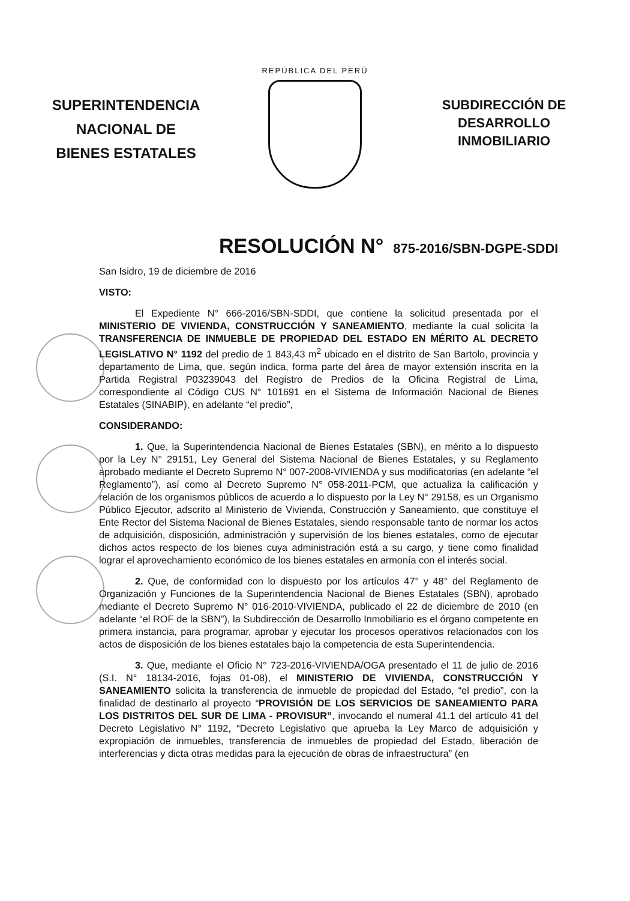SUPERINTENDENCIA
NACIONAL DE
BIENES ESTATALES
REPÚBLICA DEL PERÚ
SUBDIRECCIÓN DE
DESARROLLO
INMOBILIARIO
RESOLUCIÓN N° 875-2016/SBN-DGPE-SDDI
San Isidro, 19 de diciembre de 2016
VISTO:
El Expediente N° 666-2016/SBN-SDDI, que contiene la solicitud presentada por el MINISTERIO DE VIVIENDA, CONSTRUCCIÓN Y SANEAMIENTO, mediante la cual solicita la TRANSFERENCIA DE INMUEBLE DE PROPIEDAD DEL ESTADO EN MÉRITO AL DECRETO LEGISLATIVO N° 1192 del predio de 1 843,43 m<sup>2</sup> ubicado en el distrito de San Bartolo, provincia y departamento de Lima, que, según indica, forma parte del área de mayor extensión inscrita en la Partida Registral P03239043 del Registro de Predios de la Oficina Registral de Lima, correspondiente al Código CUS N° 101691 en el Sistema de Información Nacional de Bienes Estatales (SINABIP), en adelante “el predio”,
CONSIDERANDO:
1. Que, la Superintendencia Nacional de Bienes Estatales (SBN), en mérito a lo dispuesto por la Ley N° 29151, Ley General del Sistema Nacional de Bienes Estatales, y su Reglamento aprobado mediante el Decreto Supremo N° 007-2008-VIVIENDA y sus modificatorias (en adelante “el Reglamento”), así como al Decreto Supremo N° 058-2011-PCM, que actualiza la calificación y relación de los organismos públicos de acuerdo a lo dispuesto por la Ley N° 29158, es un Organismo Público Ejecutor, adscrito al Ministerio de Vivienda, Construcción y Saneamiento, que constituye el Ente Rector del Sistema Nacional de Bienes Estatales, siendo responsable tanto de normar los actos de adquisición, disposición, administración y supervisión de los bienes estatales, como de ejecutar dichos actos respecto de los bienes cuya administración está a su cargo, y tiene como finalidad lograr el aprovechamiento económico de los bienes estatales en armonía con el interés social.
2. Que, de conformidad con lo dispuesto por los artículos 47° y 48° del Reglamento de Organización y Funciones de la Superintendencia Nacional de Bienes Estatales (SBN), aprobado mediante el Decreto Supremo N° 016-2010-VIVIENDA, publicado el 22 de diciembre de 2010 (en adelante “el ROF de la SBN”), la Subdirección de Desarrollo Inmobiliario es el órgano competente en primera instancia, para programar, aprobar y ejecutar los procesos operativos relacionados con los actos de disposición de los bienes estatales bajo la competencia de esta Superintendencia.
3. Que, mediante el Oficio N° 723-2016-VIVIENDA/OGA presentado el 11 de julio de 2016 (S.I. N° 18134-2016, fojas 01-08), el MINISTERIO DE VIVIENDA, CONSTRUCCIÓN Y SANEAMIENTO solicita la transferencia de inmueble de propiedad del Estado, “el predio”, con la finalidad de destinarlo al proyecto “PROVISIÓN DE LOS SERVICIOS DE SANEAMIENTO PARA LOS DISTRITOS DEL SUR DE LIMA - PROVISUR”, invocando el numeral 41.1 del artículo 41 del Decreto Legislativo N° 1192, “Decreto Legislativo que aprueba la Ley Marco de adquisición y expropiación de inmuebles, transferencia de inmuebles de propiedad del Estado, liberación de interferencias y dicta otras medidas para la ejecución de obras de infraestructura” (en